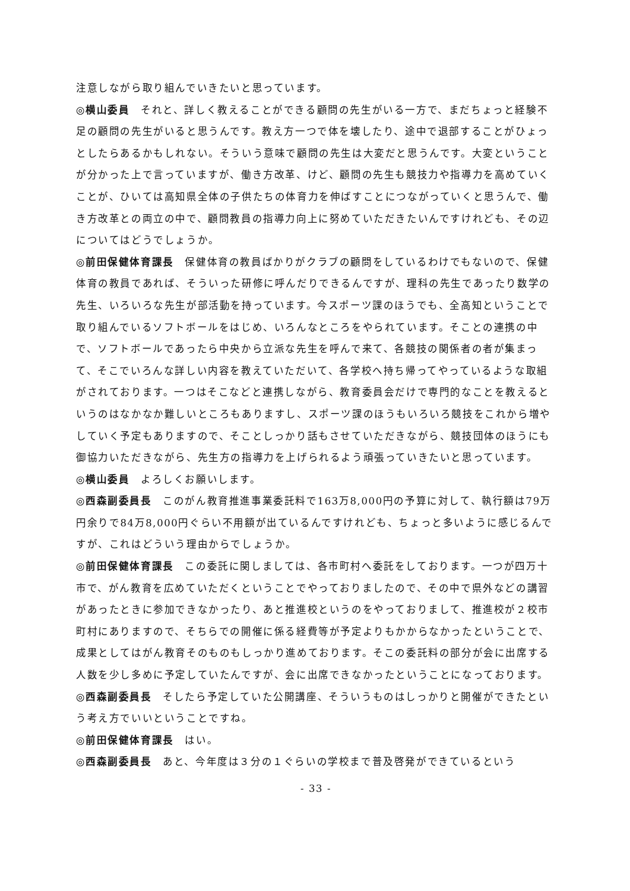注意しながら取り組んでいきたいと思っています。
◎横山委員　それと、詳しく教えることができる顧問の先生がいる一方で、まだちょっと経験不足の顧問の先生がいると思うんです。教え方一つで体を壊したり、途中で退部することがひょっとしたらあるかもしれない。そういう意味で顧問の先生は大変だと思うんです。大変ということが分かった上で言っていますが、働き方改革、けど、顧問の先生も競技力や指導力を高めていくことが、ひいては高知県全体の子供たちの体育力を伸ばすことにつながっていくと思うんで、働き方改革との両立の中で、顧問教員の指導力向上に努めていただきたいんですけれども、その辺についてはどうでしょうか。
◎前田保健体育課長　保健体育の教員ばかりがクラブの顧問をしているわけでもないので、保健体育の教員であれば、そういった研修に呼んだりできるんですが、理科の先生であったり数学の先生、いろいろな先生が部活動を持っています。今スポーツ課のほうでも、全高知ということで取り組んでいるソフトボールをはじめ、いろんなところをやられています。そことの連携の中で、ソフトボールであったら中央から立派な先生を呼んで来て、各競技の関係者の者が集まって、そこでいろんな詳しい内容を教えていただいて、各学校へ持ち帰ってやっているような取組がされております。一つはそこなどと連携しながら、教育委員会だけで専門的なことを教えるというのはなかなか難しいところもありますし、スポーツ課のほうもいろいろ競技をこれから増やしていく予定もありますので、そことしっかり話もさせていただきながら、競技団体のほうにも御協力いただきながら、先生方の指導力を上げられるよう頑張っていきたいと思っています。
◎横山委員　よろしくお願いします。
◎西森副委員長　このがん教育推進事業委託料で163万8,000円の予算に対して、執行額は79万円余りで84万8,000円ぐらい不用額が出ているんですけれども、ちょっと多いように感じるんですが、これはどういう理由からでしょうか。
◎前田保健体育課長　この委託に関しましては、各市町村へ委託をしております。一つが四万十市で、がん教育を広めていただくということでやっておりましたので、その中で県外などの講習があったときに参加できなかったり、あと推進校というのをやっておりまして、推進校が２校市町村にありますので、そちらでの開催に係る経費等が予定よりもかからなかったということで、成果としてはがん教育そのものもしっかり進めております。そこの委託料の部分が会に出席する人数を少し多めに予定していたんですが、会に出席できなかったということになっております。
◎西森副委員長　そしたら予定していた公開講座、そういうものはしっかりと開催ができたという考え方でいいということですね。
◎前田保健体育課長　はい。
◎西森副委員長　あと、今年度は３分の１ぐらいの学校まで普及啓発ができているという
- 33 -